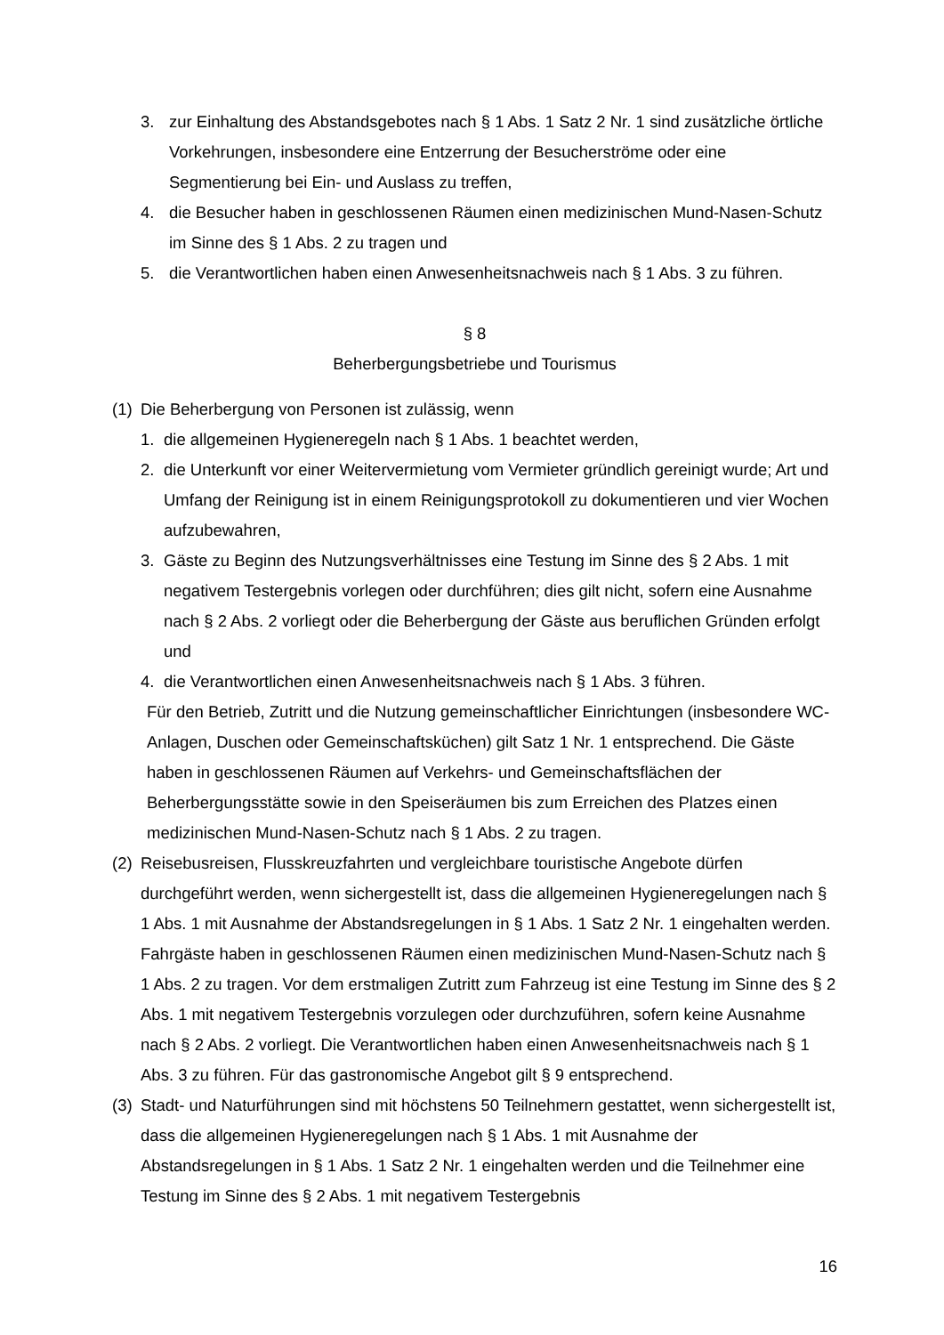3. zur Einhaltung des Abstandsgebotes nach § 1 Abs. 1 Satz 2 Nr. 1 sind zusätzliche örtliche Vorkehrungen, insbesondere eine Entzerrung der Besucherströme oder eine Segmentierung bei Ein- und Auslass zu treffen,
4. die Besucher haben in geschlossenen Räumen einen medizinischen Mund-Nasen-Schutz im Sinne des § 1 Abs. 2 zu tragen und
5. die Verantwortlichen haben einen Anwesenheitsnachweis nach § 1 Abs. 3 zu führen.
§ 8
Beherbergungsbetriebe und Tourismus
(1) Die Beherbergung von Personen ist zulässig, wenn
1. die allgemeinen Hygieneregeln nach § 1 Abs. 1 beachtet werden,
2. die Unterkunft vor einer Weitervermietung vom Vermieter gründlich gereinigt wurde; Art und Umfang der Reinigung ist in einem Reinigungsprotokoll zu dokumentieren und vier Wochen aufzubewahren,
3. Gäste zu Beginn des Nutzungsverhältnisses eine Testung im Sinne des § 2 Abs. 1 mit negativem Testergebnis vorlegen oder durchführen; dies gilt nicht, sofern eine Ausnahme nach § 2 Abs. 2 vorliegt oder die Beherbergung der Gäste aus beruflichen Gründen erfolgt und
4. die Verantwortlichen einen Anwesenheitsnachweis nach § 1 Abs. 3 führen.
Für den Betrieb, Zutritt und die Nutzung gemeinschaftlicher Einrichtungen (insbesondere WC-Anlagen, Duschen oder Gemeinschaftsküchen) gilt Satz 1 Nr. 1 entsprechend. Die Gäste haben in geschlossenen Räumen auf Verkehrs- und Gemeinschaftsflächen der Beherbergungsstätte sowie in den Speiseräumen bis zum Erreichen des Platzes einen medizinischen Mund-Nasen-Schutz nach § 1 Abs. 2 zu tragen.
(2) Reisebusreisen, Flusskreuzfahrten und vergleichbare touristische Angebote dürfen durchgeführt werden, wenn sichergestellt ist, dass die allgemeinen Hygieneregelungen nach § 1 Abs. 1 mit Ausnahme der Abstandsregelungen in § 1 Abs. 1 Satz 2 Nr. 1 eingehalten werden. Fahrgäste haben in geschlossenen Räumen einen medizinischen Mund-Nasen-Schutz nach § 1 Abs. 2 zu tragen. Vor dem erstmaligen Zutritt zum Fahrzeug ist eine Testung im Sinne des § 2 Abs. 1 mit negativem Testergebnis vorzulegen oder durchzuführen, sofern keine Ausnahme nach § 2 Abs. 2 vorliegt. Die Verantwortlichen haben einen Anwesenheitsnachweis nach § 1 Abs. 3 zu führen. Für das gastronomische Angebot gilt § 9 entsprechend.
(3) Stadt- und Naturführungen sind mit höchstens 50 Teilnehmern gestattet, wenn sichergestellt ist, dass die allgemeinen Hygieneregelungen nach § 1 Abs. 1 mit Ausnahme der Abstandsregelungen in § 1 Abs. 1 Satz 2 Nr. 1 eingehalten werden und die Teilnehmer eine Testung im Sinne des § 2 Abs. 1 mit negativem Testergebnis
16